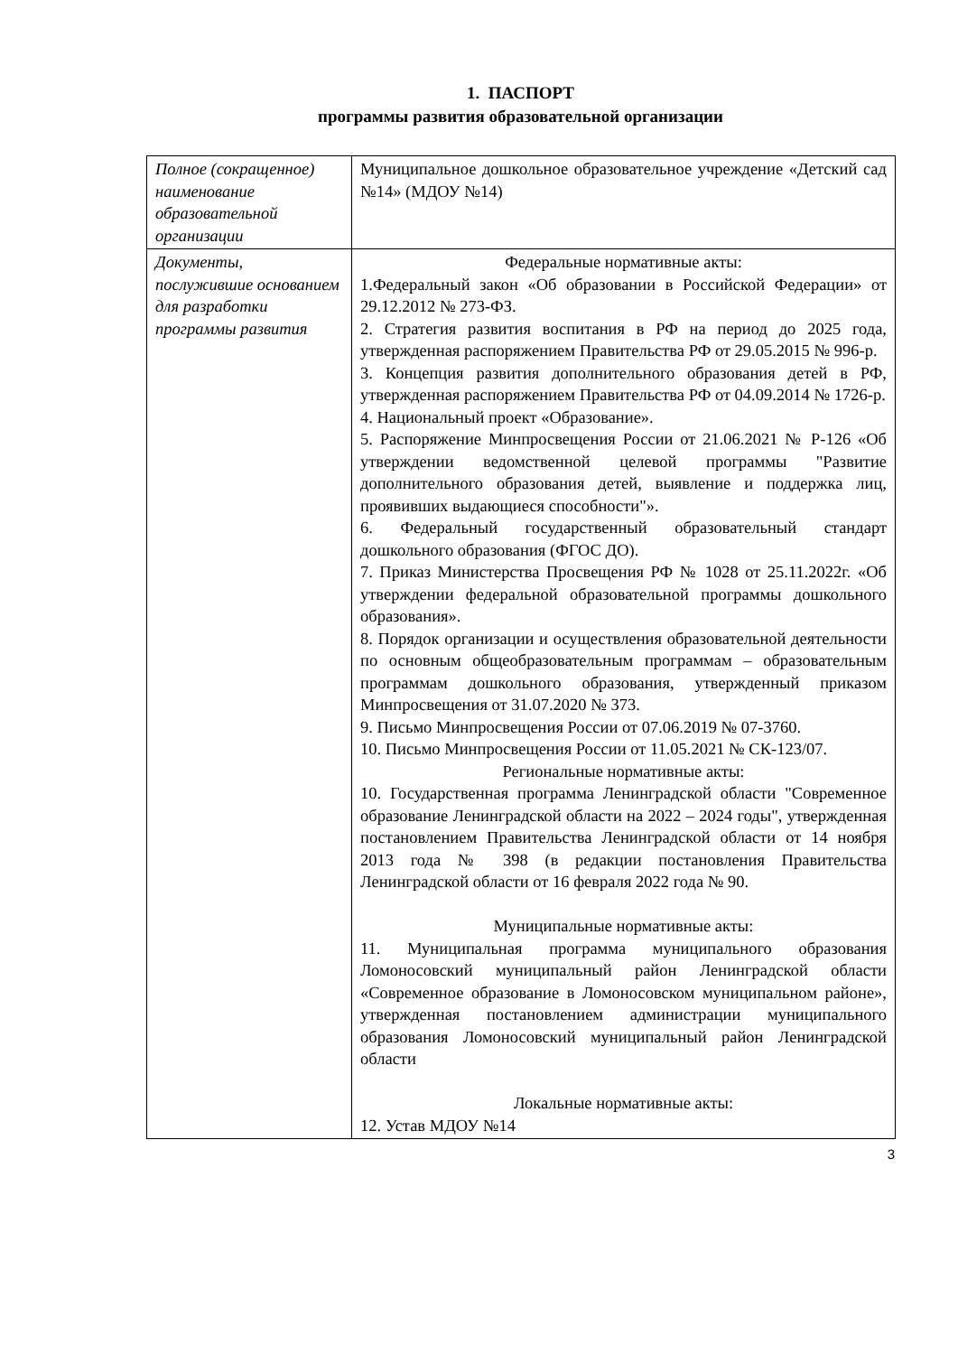1. ПАСПОРТ
программы развития образовательной организации
| Полное (сокращенное) наименование образовательной организации | Муниципальное дошкольное образовательное учреждение «Детский сад №14» (МДОУ №14) |
| Документы, послужившие основанием для разработки программы развития | Федеральные нормативные акты: 1.Федеральный закон «Об образовании в Российской Федерации» от 29.12.2012 № 273-ФЗ. 2. Стратегия развития воспитания в РФ на период до 2025 года, утвержденная распоряжением Правительства РФ от 29.05.2015 № 996-р. 3. Концепция развития дополнительного образования детей в РФ, утвержденная распоряжением Правительства РФ от 04.09.2014 № 1726-р. 4. Национальный проект «Образование». 5. Распоряжение Минпросвещения России от 21.06.2021 № Р-126 «Об утверждении ведомственной целевой программы "Развитие дополнительного образования детей, выявление и поддержка лиц, проявивших выдающиеся способности"». 6. Федеральный государственный образовательный стандарт дошкольного образования (ФГОС ДО). 7. Приказ Министерства Просвещения РФ № 1028 от 25.11.2022г. «Об утверждении федеральной образовательной программы дошкольного образования». 8. Порядок организации и осуществления образовательной деятельности по основным общеобразовательным программам – образовательным программам дошкольного образования, утвержденный приказом Минпросвещения от 31.07.2020 № 373. 9. Письмо Минпросвещения России от 07.06.2019 № 07-3760. 10. Письмо Минпросвещения России от 11.05.2021 № СК-123/07. Региональные нормативные акты: 10. Государственная программа Ленинградской области "Современное образование Ленинградской области на 2022 – 2024 годы", утвержденная постановлением Правительства Ленинградской области от 14 ноября 2013 года № 398 (в редакции постановления Правительства Ленинградской области от 16 февраля 2022 года № 90. Муниципальные нормативные акты: 11. Муниципальная программа муниципального образования Ломоносовский муниципальный район Ленинградской области «Современное образование в Ломоносовском муниципальном районе», утвержденная постановлением администрации муниципального образования Ломоносовский муниципальный район Ленинградской области Локальные нормативные акты: 12. Устав МДОУ №14 |
3